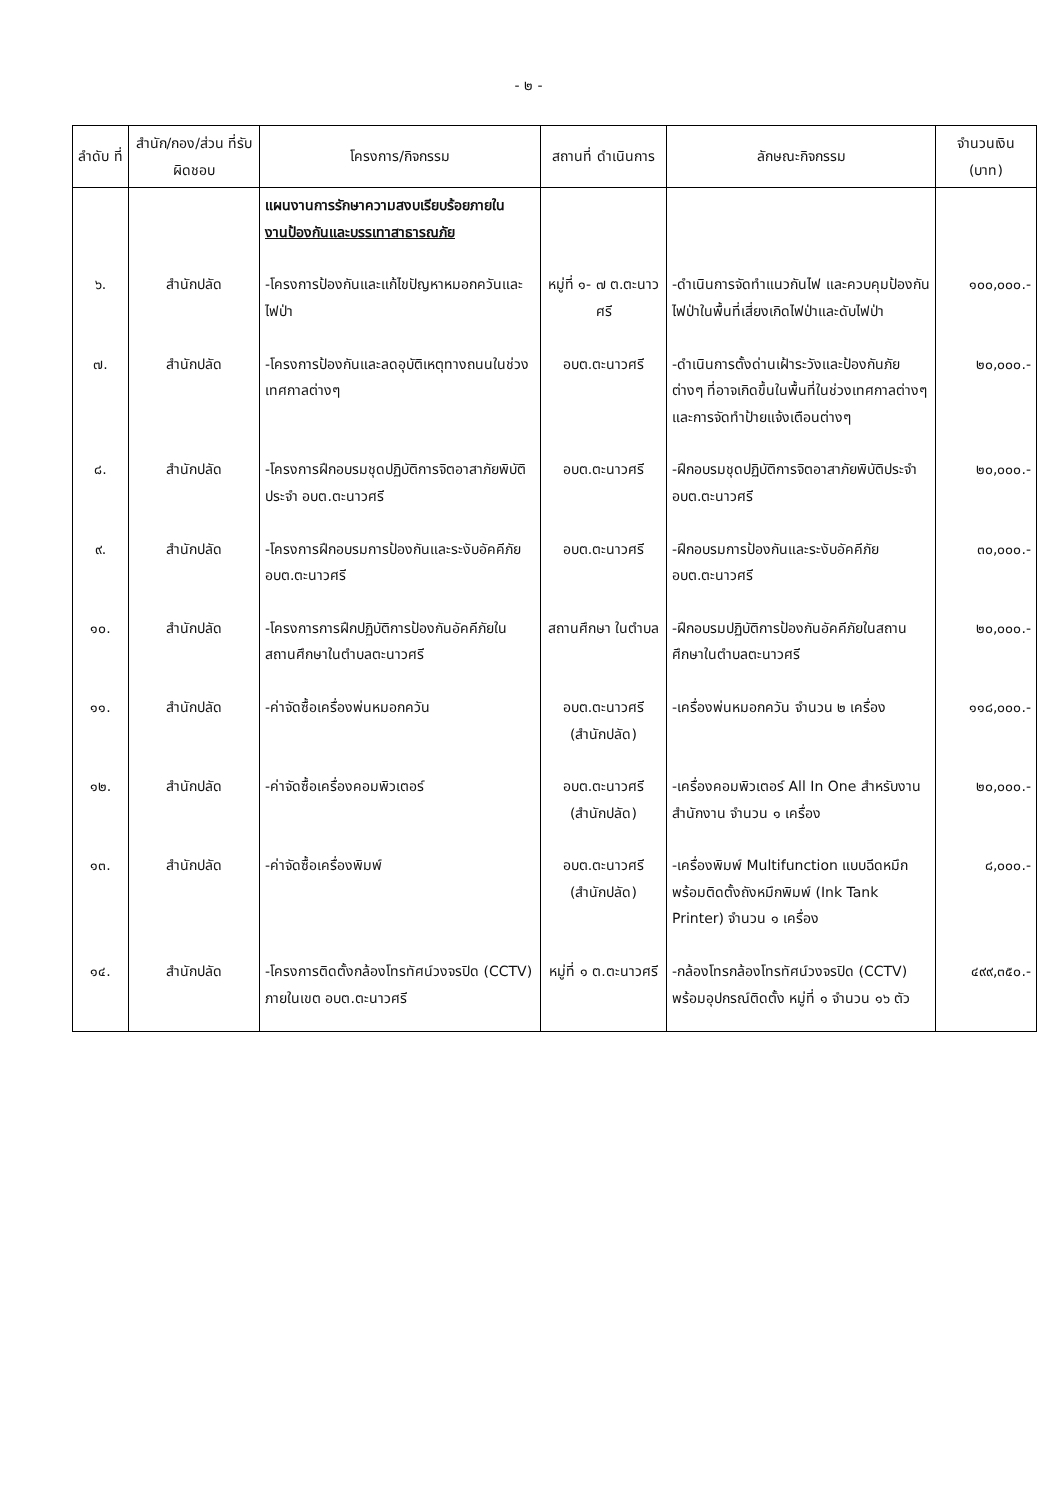- ๒ -
| ลำดับ ที่ | สำนัก/กอง/ส่วน ที่รับผิดชอบ | โครงการ/กิจกรรม | สถานที่ ดำเนินการ | ลักษณะกิจกรรม | จำนวนเงิน (บาท) |
| --- | --- | --- | --- | --- | --- |
| | | แผนงานการรักษาความสงบเรียบร้อยภายใน งานป้องกันและบรรเทาสาธารณภัย | | | |
| ๖. | สำนักปลัด | -โครงการป้องกันและแก้ไขปัญหาหมอกควันและไฟป่า | หมู่ที่ ๑- ๗ ต.ตะนาวศรี | -ดำเนินการจัดทำแนวกันไฟ และควบคุมป้องกันไฟป่าในพื้นที่เสี่ยงเกิดไฟป่าและดับไฟป่า | ๑๐๐,๐๐๐.- |
| ๗. | สำนักปลัด | -โครงการป้องกันและลดอุบัติเหตุทางถนนในช่วงเทศกาลต่างๆ | อบต.ตะนาวศรี | -ดำเนินการตั้งด่านเฝ้าระวังและป้องกันภัยต่างๆ ที่อาจเกิดขึ้นในพื้นที่ในช่วงเทศกาลต่างๆ และการจัดทำป้ายแจ้งเตือนต่างๆ | ๒๐,๐๐๐.- |
| ๘. | สำนักปลัด | -โครงการฝึกอบรมชุดปฏิบัติการจิตอาสาภัยพิบัติประจำ อบต.ตะนาวศรี | อบต.ตะนาวศรี | -ฝึกอบรมชุดปฏิบัติการจิตอาสาภัยพิบัติประจำ อบต.ตะนาวศรี | ๒๐,๐๐๐.- |
| ๙. | สำนักปลัด | -โครงการฝึกอบรมการป้องกันและระงับอัคคีภัย อบต.ตะนาวศรี | อบต.ตะนาวศรี | -ฝึกอบรมการป้องกันและระงับอัคคีภัย อบต.ตะนาวศรี | ๓๐,๐๐๐.- |
| ๑๐. | สำนักปลัด | -โครงการการฝึกปฏิบัติการป้องกันอัคคีภัยในสถานศึกษาในตำบลตะนาวศรี | สถานศึกษา ในตำบล | -ฝึกอบรมปฏิบัติการป้องกันอัคคีภัยในสถานศึกษาในตำบลตะนาวศรี | ๒๐,๐๐๐.- |
| ๑๑. | สำนักปลัด | -ค่าจัดซื้อเครื่องพ่นหมอกควัน | อบต.ตะนาวศรี (สำนักปลัด) | -เครื่องพ่นหมอกควัน จำนวน ๒ เครื่อง | ๑๑๘,๐๐๐.- |
| ๑๒. | สำนักปลัด | -ค่าจัดซื้อเครื่องคอมพิวเตอร์ | อบต.ตะนาวศรี (สำนักปลัด) | -เครื่องคอมพิวเตอร์ All In One สำหรับงานสำนักงาน จำนวน ๑ เครื่อง | ๒๐,๐๐๐.- |
| ๑๓. | สำนักปลัด | -ค่าจัดซื้อเครื่องพิมพ์ | อบต.ตะนาวศรี (สำนักปลัด) | -เครื่องพิมพ์ Multifunction แบบฉีดหมึกพร้อมติดตั้งถังหมึกพิมพ์ (Ink Tank Printer) จำนวน ๑ เครื่อง | ๘,๐๐๐.- |
| ๑๔. | สำนักปลัด | -โครงการติดตั้งกล้องโทรทัศน์วงจรปิด (CCTV) ภายในเขต อบต.ตะนาวศรี | หมู่ที่ ๑ ต.ตะนาวศรี | -กล้องโทรกล้องโทรทัศน์วงจรปิด (CCTV) พร้อมอุปกรณ์ติดตั้ง หมู่ที่ ๑ จำนวน ๑๖ ตัว | ๔๙๙,๓๕๐.- |